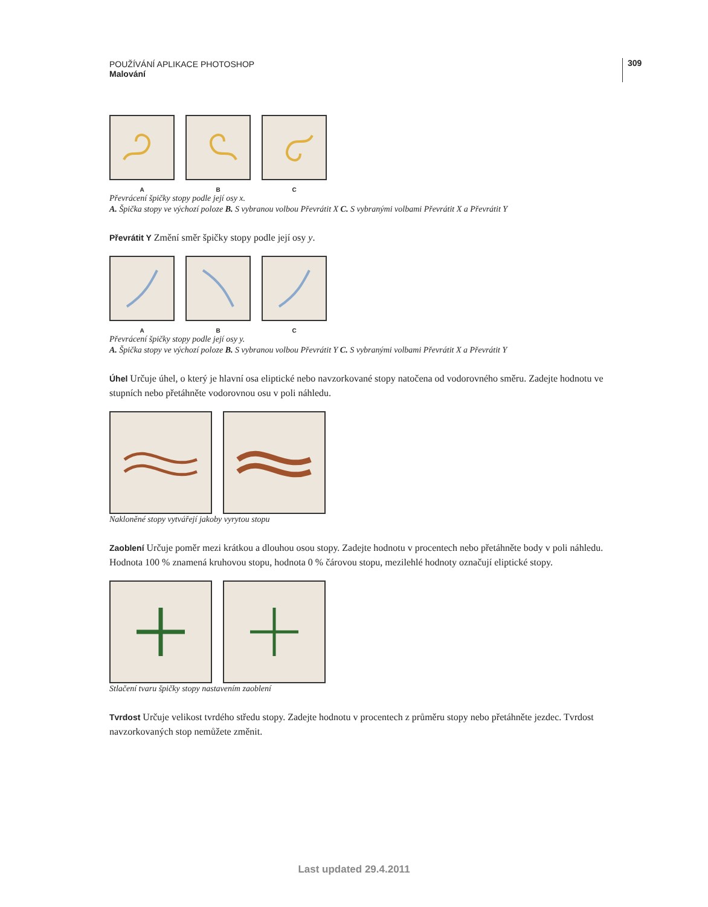POUŽÍVÁNÍ APLIKACE PHOTOSHOP
Malování
309
A B C
Převrácení špičky stopy podle její osy x.
A. Špička stopy ve výchozí poloze B. S vybranou volbou Převrátit X C. S vybranými volbami Převrátit X a Převrátit Y
Převrátit Y Změní směr špičky stopy podle její osy y.
A B C
Převrácení špičky stopy podle její osy y.
A. Špička stopy ve výchozí poloze B. S vybranou volbou Převrátit Y C. S vybranými volbami Převrátit X a Převrátit Y
Úhel Určuje úhel, o který je hlavní osa eliptické nebo navzorkované stopy natočena od vodorovného směru. Zadejte hodnotu ve stupních nebo přetáhněte vodorovnou osu v poli náhledu.
Nakloněné stopy vytvářejí jakoby vyrytou stopu
Zaoblení Určuje poměr mezi krátkou a dlouhou osou stopy. Zadejte hodnotu v procentech nebo přetáhněte body v poli náhledu. Hodnota 100 % znamená kruhovou stopu, hodnota 0 % čárovou stopu, mezilehlé hodnoty označují eliptické stopy.
Stlačení tvaru špičky stopy nastavením zaoblení
Tvrdost Určuje velikost tvrdého středu stopy. Zadejte hodnotu v procentech z průměru stopy nebo přetáhněte jezdec. Tvrdost navzorkovaných stop nemůžete změnit.
Last updated 29.4.2011